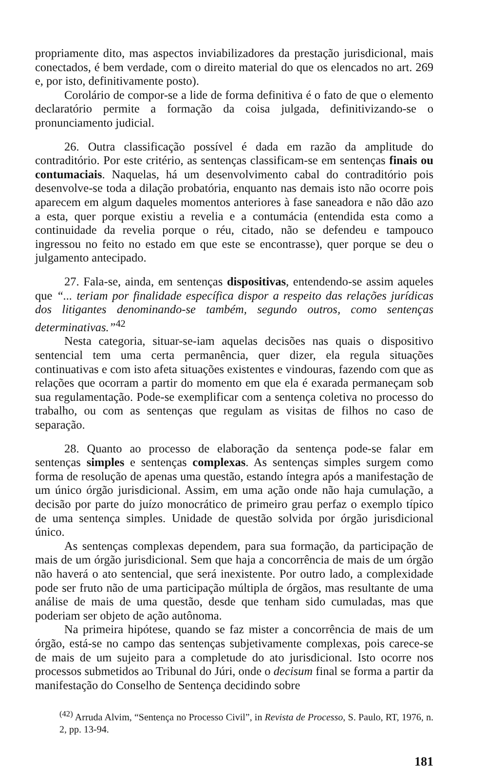propriamente dito, mas aspectos inviabilizadores da prestação jurisdicional, mais conectados, é bem verdade, com o direito material do que os elencados no art. 269 e, por isto, definitivamente posto).
Corolário de compor-se a lide de forma definitiva é o fato de que o elemento declaratório permite a formação da coisa julgada, definitivizando-se o pronunciamento judicial.
26. Outra classificação possível é dada em razão da amplitude do contraditório. Por este critério, as sentenças classificam-se em sentenças finais ou contumaciais. Naquelas, há um desenvolvimento cabal do contraditório pois desenvolve-se toda a dilação probatória, enquanto nas demais isto não ocorre pois aparecem em algum daqueles momentos anteriores à fase saneadora e não dão azo a esta, quer porque existiu a revelia e a contumácia (entendida esta como a continuidade da revelia porque o réu, citado, não se defendeu e tampouco ingressou no feito no estado em que este se encontrasse), quer porque se deu o julgamento antecipado.
27. Fala-se, ainda, em sentenças dispositivas, entendendo-se assim aqueles que “... teriam por finalidade específica dispor a respeito das relações jurídicas dos litigantes denominando-se também, segundo outros, como sentenças determinativas.”<sup>42</sup>
Nesta categoria, situar-se-iam aquelas decisões nas quais o dispositivo sentencial tem uma certa permanência, quer dizer, ela regula situações continuativas e com isto afeta situações existentes e vindouras, fazendo com que as relações que ocorram a partir do momento em que ela é exarada permaneçam sob sua regulamentação. Pode-se exemplificar com a sentença coletiva no processo do trabalho, ou com as sentenças que regulam as visitas de filhos no caso de separação.
28. Quanto ao processo de elaboração da sentença pode-se falar em sentenças simples e sentenças complexas. As sentenças simples surgem como forma de resolução de apenas uma questão, estando íntegra após a manifestação de um único órgão jurisdicional. Assim, em uma ação onde não haja cumulação, a decisão por parte do juízo monocrático de primeiro grau perfaz o exemplo típico de uma sentença simples. Unidade de questão solvida por órgão jurisdicional único.
As sentenças complexas dependem, para sua formação, da participação de mais de um órgão jurisdicional. Sem que haja a concorrência de mais de um órgão não haverá o ato sentencial, que será inexistente. Por outro lado, a complexidade pode ser fruto não de uma participação múltipla de órgãos, mas resultante de uma análise de mais de uma questão, desde que tenham sido cumuladas, mas que poderiam ser objeto de ação autônoma.
Na primeira hipótese, quando se faz mister a concorrência de mais de um órgão, está-se no campo das sentenças subjetivamente complexas, pois carece-se de mais de um sujeito para a completude do ato jurisdicional. Isto ocorre nos processos submetidos ao Tribunal do Júri, onde o decisum final se forma a partir da manifestação do Conselho de Sentença decidindo sobre
<sup>(42)</sup> Arruda Alvim, “Sentença no Processo Civil”, in Revista de Processo, S. Paulo, RT, 1976, n. 2, pp. 13-94.
181